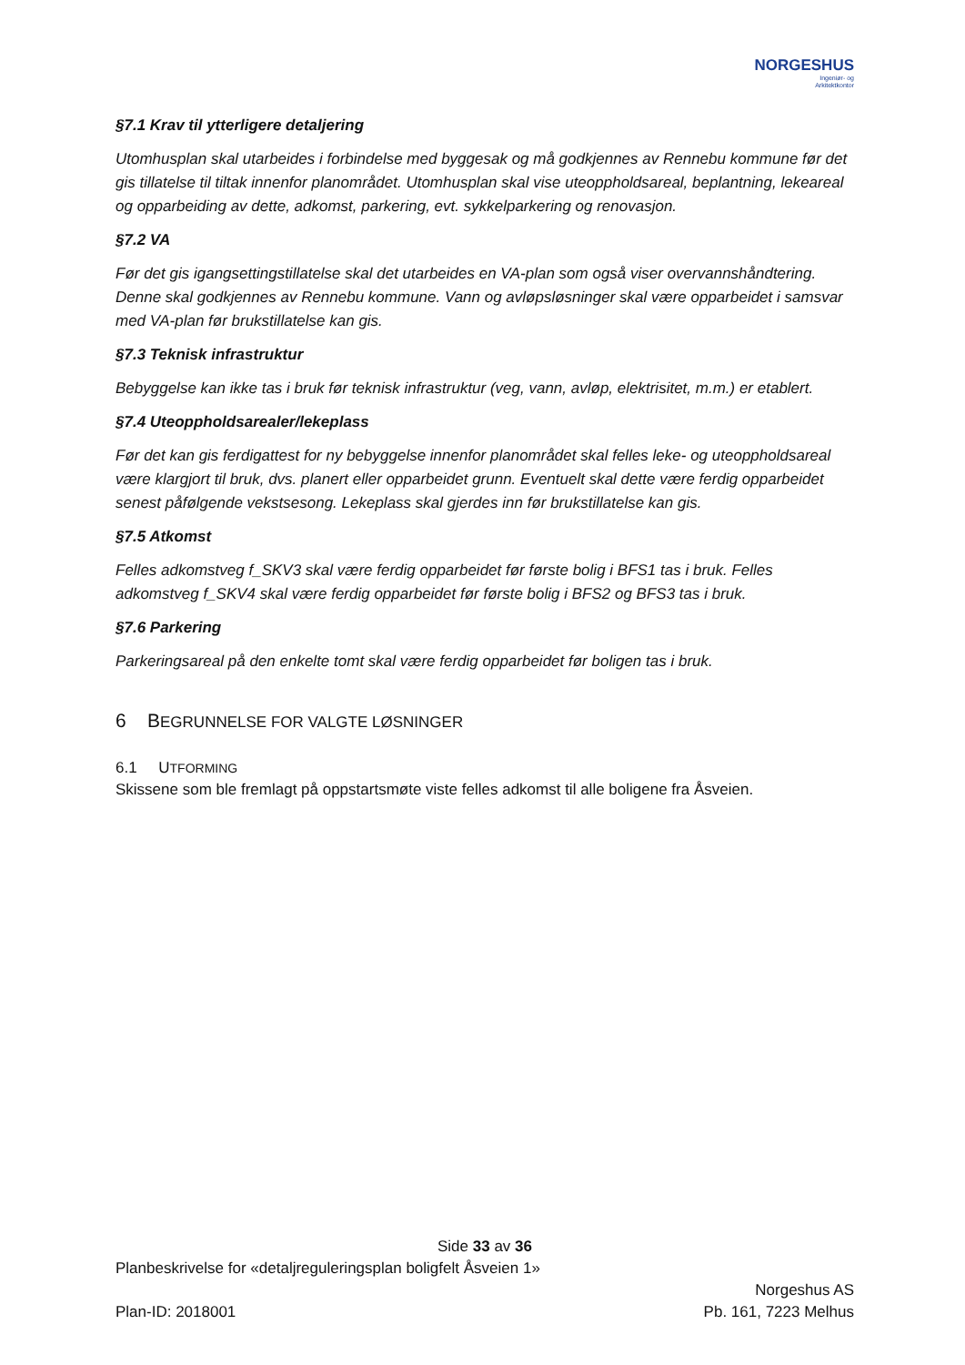NORGESHUS
Ingeniør- og
Arkitektkontor
§7.1 Krav til ytterligere detaljering
Utomhusplan skal utarbeides i forbindelse med byggesak og må godkjennes av Rennebu kommune før det gis tillatelse til tiltak innenfor planområdet. Utomhusplan skal vise uteoppholdsareal, beplantning, lekeareal og opparbeiding av dette, adkomst, parkering, evt. sykkelparkering og renovasjon.
§7.2 VA
Før det gis igangsettingstillatelse skal det utarbeides en VA-plan som også viser overvannshåndtering. Denne skal godkjennes av Rennebu kommune. Vann og avløpsløsninger skal være opparbeidet i samsvar med VA-plan før brukstillatelse kan gis.
§7.3 Teknisk infrastruktur
Bebyggelse kan ikke tas i bruk før teknisk infrastruktur (veg, vann, avløp, elektrisitet, m.m.) er etablert.
§7.4 Uteoppholdsarealer/lekeplass
Før det kan gis ferdigattest for ny bebyggelse innenfor planområdet skal felles leke- og uteoppholdsareal være klargjort til bruk, dvs. planert eller opparbeidet grunn. Eventuelt skal dette være ferdig opparbeidet senest påfølgende vekstsesong. Lekeplass skal gjerdes inn før brukstillatelse kan gis.
§7.5 Atkomst
Felles adkomstveg f_SKV3 skal være ferdig opparbeidet før første bolig i BFS1 tas i bruk. Felles adkomstveg f_SKV4 skal være ferdig opparbeidet før første bolig i BFS2 og BFS3 tas i bruk.
§7.6 Parkering
Parkeringsareal på den enkelte tomt skal være ferdig opparbeidet før boligen tas i bruk.
6 BEGRUNNELSE FOR VALGTE LØSNINGER
6.1 UTFORMING
Skissene som ble fremlagt på oppstartsmøte viste felles adkomst til alle boligene fra Åsveien.
Side 33 av 36
Planbeskrivelse for «detaljreguleringsplan boligfelt Åsveien 1»
Norgeshus AS
Plan-ID: 2018001 Pb. 161, 7223 Melhus